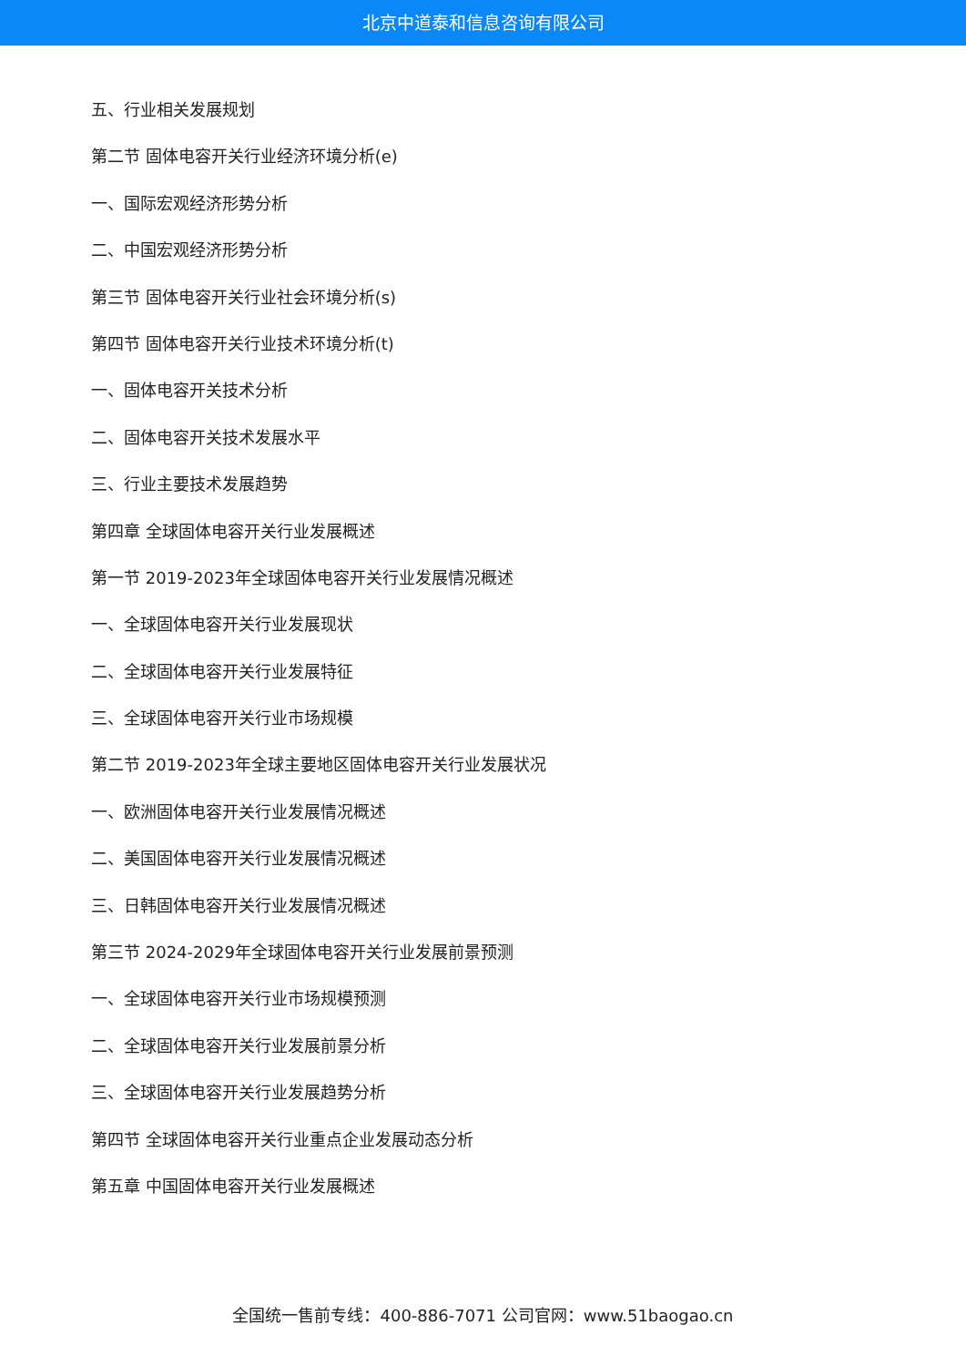北京中道泰和信息咨询有限公司
五、行业相关发展规划
第二节 固体电容开关行业经济环境分析(e)
一、国际宏观经济形势分析
二、中国宏观经济形势分析
第三节 固体电容开关行业社会环境分析(s)
第四节 固体电容开关行业技术环境分析(t)
一、固体电容开关技术分析
二、固体电容开关技术发展水平
三、行业主要技术发展趋势
第四章 全球固体电容开关行业发展概述
第一节 2019-2023年全球固体电容开关行业发展情况概述
一、全球固体电容开关行业发展现状
二、全球固体电容开关行业发展特征
三、全球固体电容开关行业市场规模
第二节 2019-2023年全球主要地区固体电容开关行业发展状况
一、欧洲固体电容开关行业发展情况概述
二、美国固体电容开关行业发展情况概述
三、日韩固体电容开关行业发展情况概述
第三节 2024-2029年全球固体电容开关行业发展前景预测
一、全球固体电容开关行业市场规模预测
二、全球固体电容开关行业发展前景分析
三、全球固体电容开关行业发展趋势分析
第四节 全球固体电容开关行业重点企业发展动态分析
第五章 中国固体电容开关行业发展概述
全国统一售前专线：400-886-7071 公司官网：www.51baogao.cn